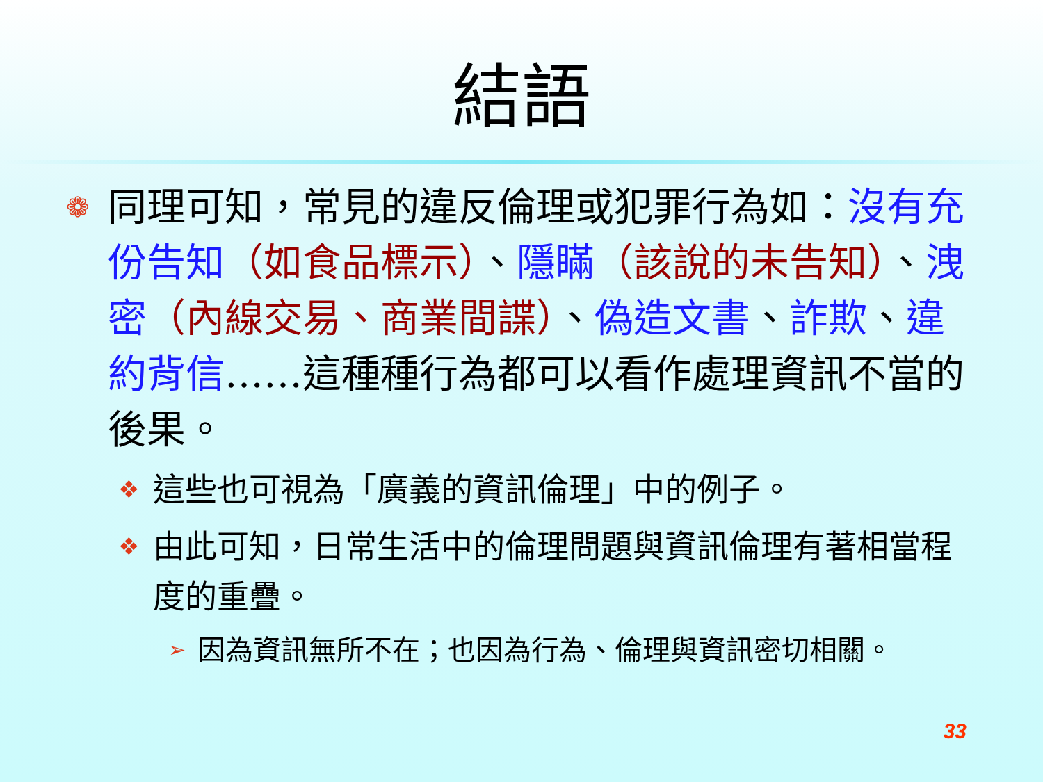結語
❁
同理可知，常見的違反倫理或犯罪行為如：沒有充份告知（如食品標示）、隱瞞（該說的未告知）、洩密（內線交易、商業間諜）、偽造文書、詐欺、違約背信……這種種行為都可以看作處理資訊不當的後果。
❖
這些也可視為「廣義的資訊倫理」中的例子。
❖
由此可知，日常生活中的倫理問題與資訊倫理有著相當程度的重疊。
➢
因為資訊無所不在；也因為行為、倫理與資訊密切相關。
33